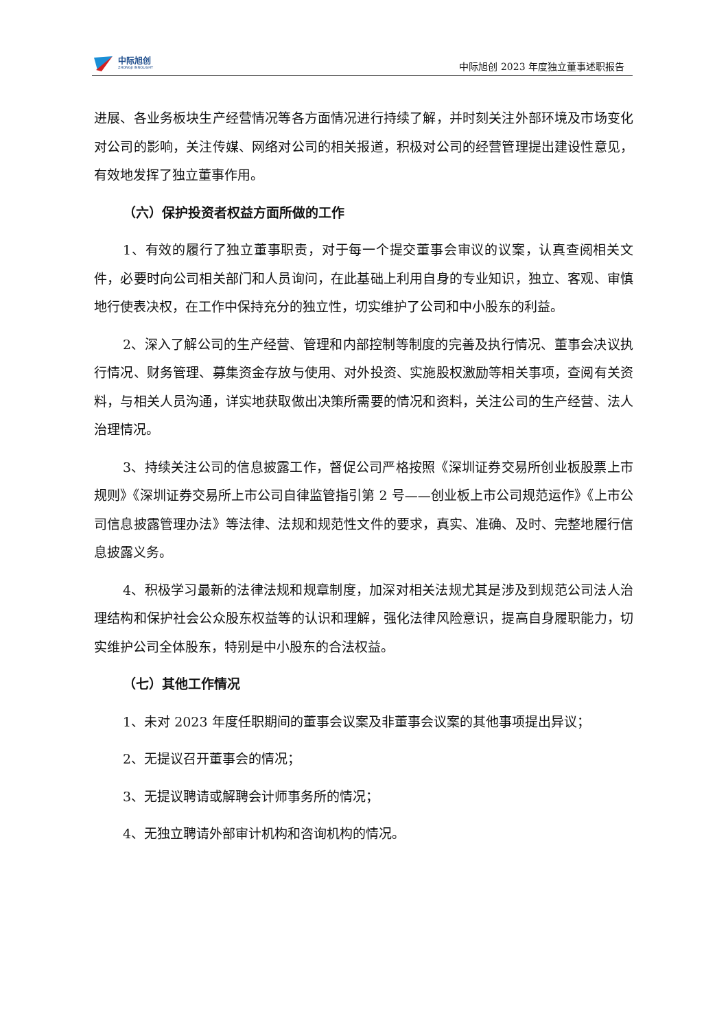中际旭创
ZHONGJI INNOLIGHT
中际旭创 2023 年度独立董事述职报告
进展、各业务板块生产经营情况等各方面情况进行持续了解，并时刻关注外部环境及市场变化对公司的影响，关注传媒、网络对公司的相关报道，积极对公司的经营管理提出建设性意见，有效地发挥了独立董事作用。
（六）保护投资者权益方面所做的工作
1、有效的履行了独立董事职责，对于每一个提交董事会审议的议案，认真查阅相关文件，必要时向公司相关部门和人员询问，在此基础上利用自身的专业知识，独立、客观、审慎地行使表决权，在工作中保持充分的独立性，切实维护了公司和中小股东的利益。
2、深入了解公司的生产经营、管理和内部控制等制度的完善及执行情况、董事会决议执行情况、财务管理、募集资金存放与使用、对外投资、实施股权激励等相关事项，查阅有关资料，与相关人员沟通，详实地获取做出决策所需要的情况和资料，关注公司的生产经营、法人治理情况。
3、持续关注公司的信息披露工作，督促公司严格按照《深圳证券交易所创业板股票上市规则》《深圳证券交易所上市公司自律监管指引第 2 号——创业板上市公司规范运作》《上市公司信息披露管理办法》等法律、法规和规范性文件的要求，真实、准确、及时、完整地履行信息披露义务。
4、积极学习最新的法律法规和规章制度，加深对相关法规尤其是涉及到规范公司法人治理结构和保护社会公众股东权益等的认识和理解，强化法律风险意识，提高自身履职能力，切实维护公司全体股东，特别是中小股东的合法权益。
（七）其他工作情况
1、未对 2023 年度任职期间的董事会议案及非董事会议案的其他事项提出异议；
2、无提议召开董事会的情况；
3、无提议聘请或解聘会计师事务所的情况；
4、无独立聘请外部审计机构和咨询机构的情况。